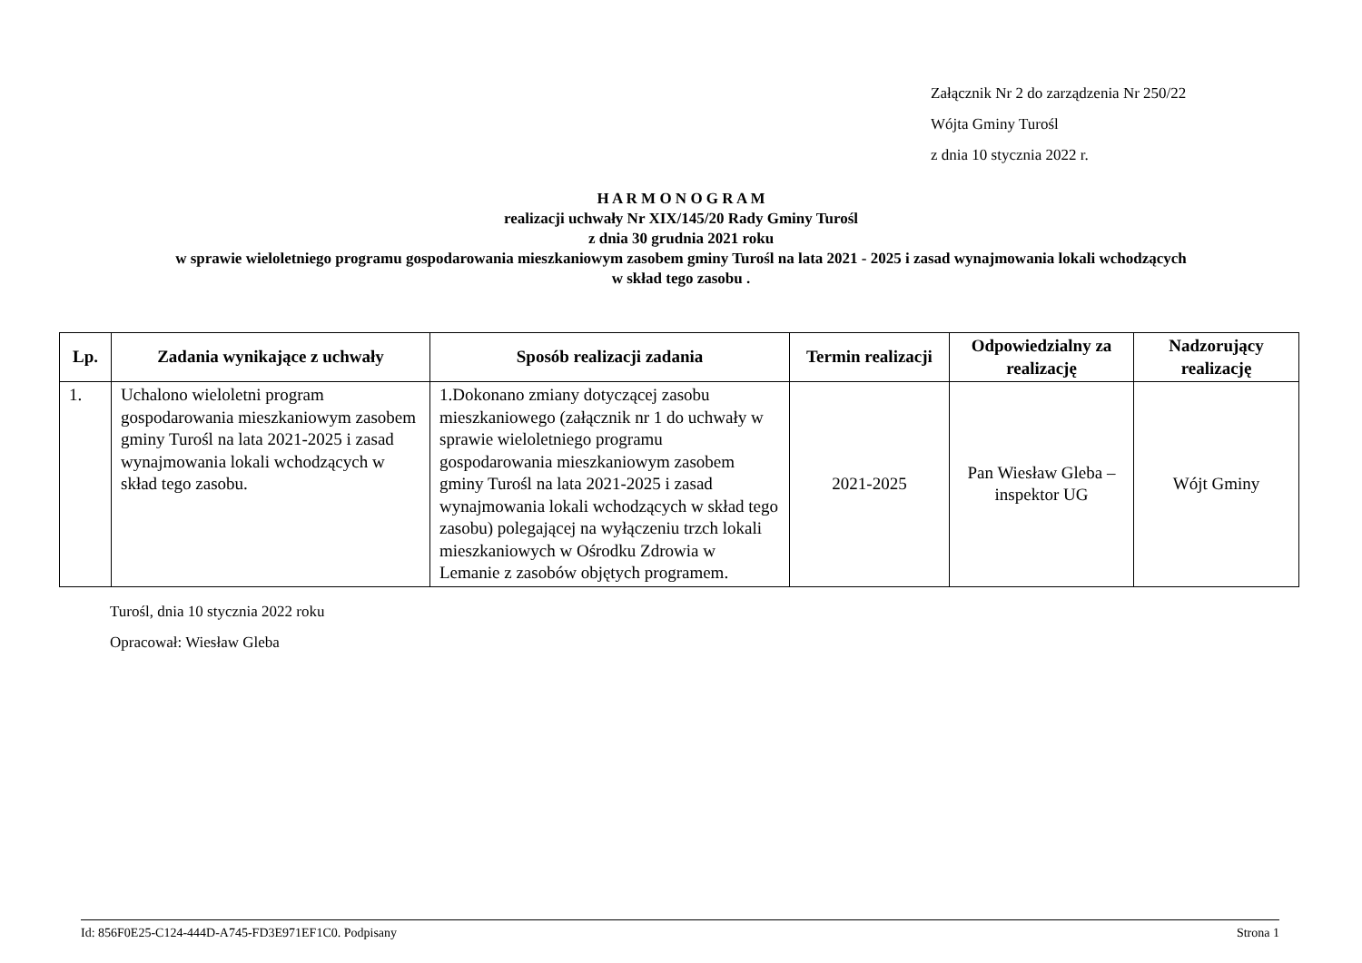Załącznik Nr 2 do zarządzenia Nr 250/22
Wójta Gminy Turośl
z dnia 10 stycznia 2022 r.
H A R M O N O G R A M
realizacji uchwały Nr XIX/145/20 Rady Gminy Turośl
z dnia 30 grudnia 2021 roku
w sprawie wieloletniego programu gospodarowania mieszkaniowym zasobem gminy Turośl na lata 2021 - 2025 i zasad wynajmowania lokali wchodzących
w skład tego zasobu .
| Lp. | Zadania wynikające z uchwały | Sposób realizacji zadania | Termin realizacji | Odpowiedzialny za realizację | Nadzorujący realizację |
| --- | --- | --- | --- | --- | --- |
| 1. | Uchalono wieloletni program gospodarowania mieszkaniowym zasobem gminy Turośl na lata 2021-2025 i zasad wynajmowania lokali wchodzących w skład tego zasobu. | 1.Dokonano zmiany dotyczącej zasobu mieszkaniowego (załącznik nr 1 do uchwały w sprawie wieloletniego programu gospodarowania mieszkaniowym zasobem gminy Turośl na lata 2021-2025 i zasad wynajmowania lokali wchodzących w skład tego zasobu) polegającej na wyłączeniu trzch lokali mieszkaniowych w Ośrodku Zdrowia w Lemanie z zasobów objętych programem. | 2021-2025 | Pan Wiesław Gleba – inspektor UG | Wójt Gminy |
Turośl, dnia 10 stycznia 2022 roku
Opracował: Wiesław Gleba
Id: 856F0E25-C124-444D-A745-FD3E971EF1C0. Podpisany Strona 1